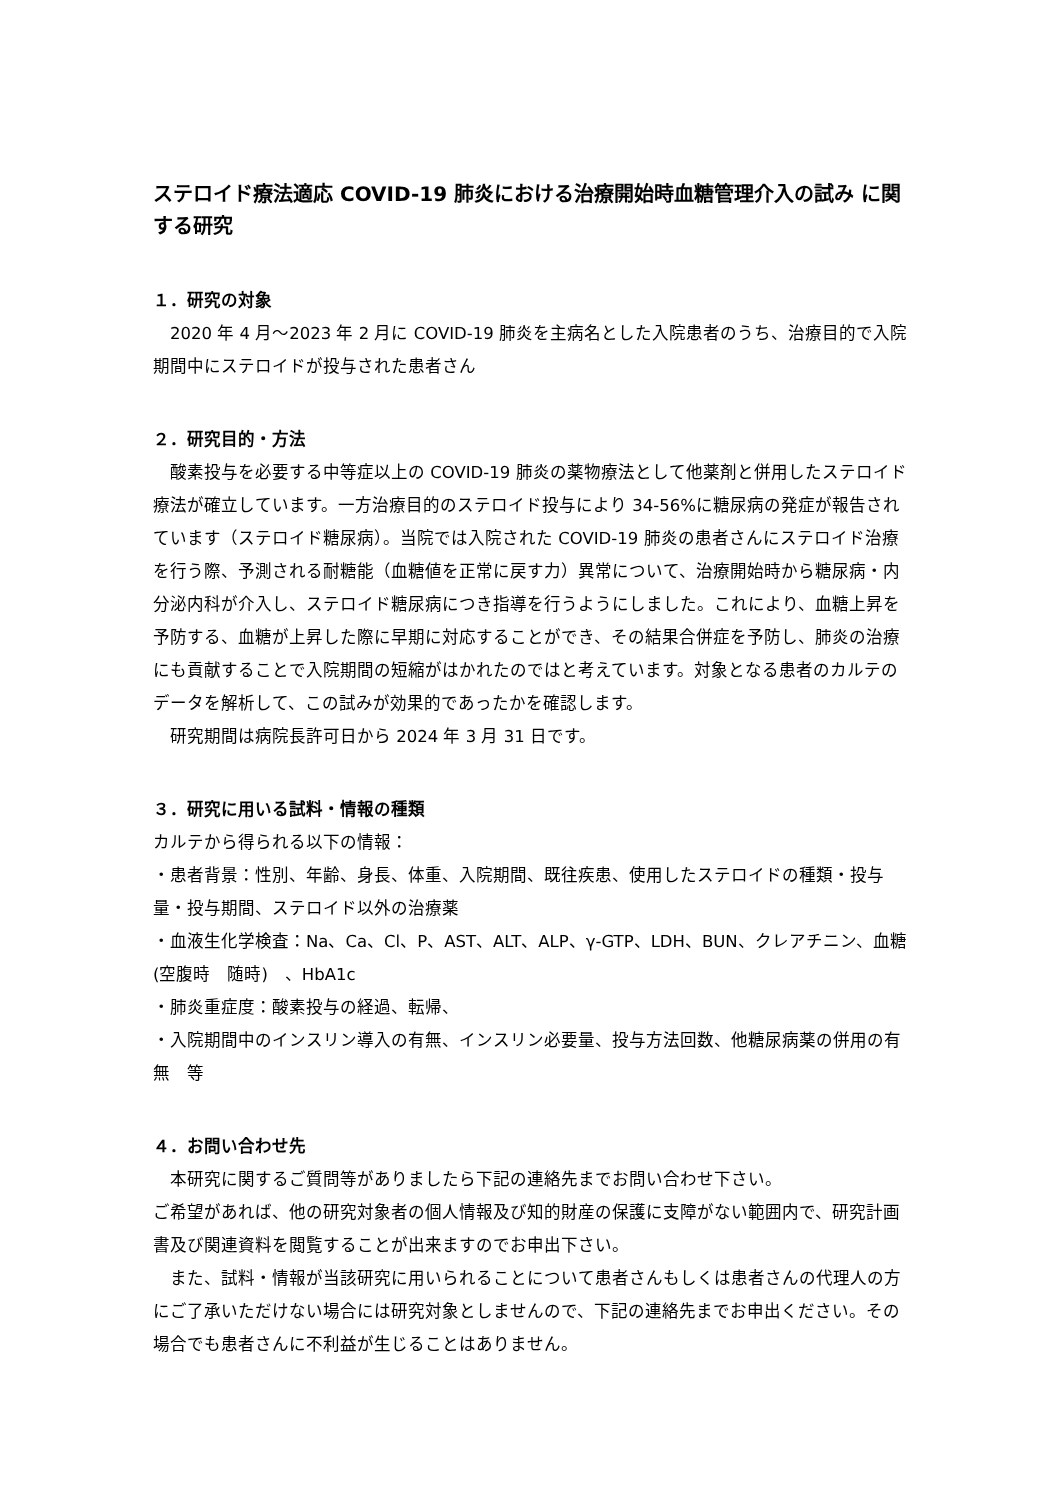ステロイド療法適応 COVID-19 肺炎における治療開始時血糖管理介入の試み に関する研究
１．研究の対象
　2020 年 4 月～2023 年 2 月に COVID-19 肺炎を主病名とした入院患者のうち、治療目的で入院期間中にステロイドが投与された患者さん
２．研究目的・方法
　酸素投与を必要する中等症以上の COVID-19 肺炎の薬物療法として他薬剤と併用したステロイド療法が確立しています。一方治療目的のステロイド投与により 34-56%に糖尿病の発症が報告されています（ステロイド糖尿病）。当院では入院された COVID-19 肺炎の患者さんにステロイド治療を行う際、予測される耐糖能（血糖値を正常に戻す力）異常について、治療開始時から糖尿病・内分泌内科が介入し、ステロイド糖尿病につき指導を行うようにしました。これにより、血糖上昇を予防する、血糖が上昇した際に早期に対応することができ、その結果合併症を予防し、肺炎の治療にも貢献することで入院期間の短縮がはかれたのではと考えています。対象となる患者のカルテのデータを解析して、この試みが効果的であったかを確認します。
　研究期間は病院長許可日から 2024 年 3 月 31 日です。
３．研究に用いる試料・情報の種類
カルテから得られる以下の情報：
・患者背景：性別、年齢、身長、体重、入院期間、既往疾患、使用したステロイドの種類・投与量・投与期間、ステロイド以外の治療薬
・血液生化学検査：Na、Ca、Cl、P、AST、ALT、ALP、γ-GTP、LDH、BUN、クレアチニン、血糖(空腹時　随時)　、HbA1c
・肺炎重症度：酸素投与の経過、転帰、
・入院期間中のインスリン導入の有無、インスリン必要量、投与方法回数、他糖尿病薬の併用の有無　等
４．お問い合わせ先
　本研究に関するご質問等がありましたら下記の連絡先までお問い合わせ下さい。
ご希望があれば、他の研究対象者の個人情報及び知的財産の保護に支障がない範囲内で、研究計画書及び関連資料を閲覧することが出来ますのでお申出下さい。
　また、試料・情報が当該研究に用いられることについて患者さんもしくは患者さんの代理人の方にご了承いただけない場合には研究対象としませんので、下記の連絡先までお申出ください。その場合でも患者さんに不利益が生じることはありません。